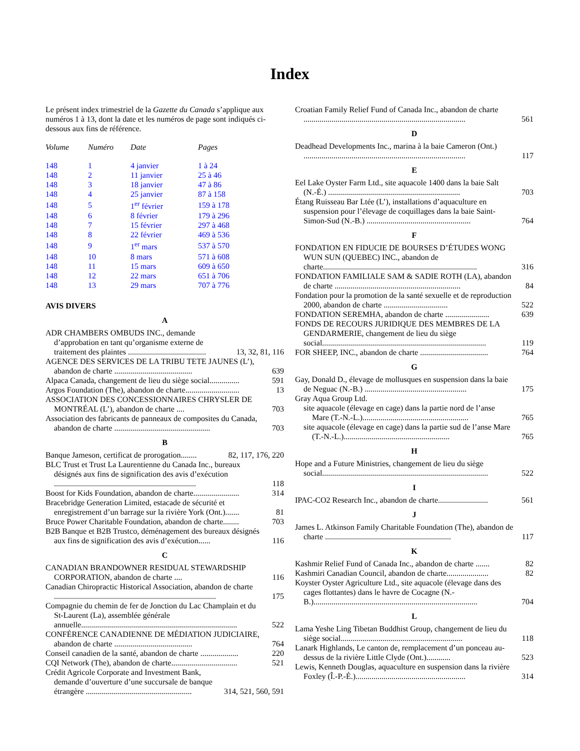Index
Le présent index trimestriel de la Gazette du Canada s’applique aux numéros 1 à 13, dont la date et les numéros de page sont indiqués ci-dessous aux fins de référence.
| Volume | Numéro | Date | Pages |
| --- | --- | --- | --- |
| 148 | 1 | 4 janvier | 1 à 24 |
| 148 | 2 | 11 janvier | 25 à 46 |
| 148 | 3 | 18 janvier | 47 à 86 |
| 148 | 4 | 25 janvier | 87 à 158 |
| 148 | 5 | 1<sup>er</sup> février | 159 à 178 |
| 148 | 6 | 8 février | 179 à 296 |
| 148 | 7 | 15 février | 297 à 468 |
| 148 | 8 | 22 février | 469 à 536 |
| 148 | 9 | 1<sup>er</sup> mars | 537 à 570 |
| 148 | 10 | 8 mars | 571 à 608 |
| 148 | 11 | 15 mars | 609 à 650 |
| 148 | 12 | 22 mars | 651 à 706 |
| 148 | 13 | 29 mars | 707 à 776 |
AVIS DIVERS
A
ADR CHAMBERS OMBUDS INC., demande d’approbation en tant qu’organisme externe de traitement des plaintes ....................................... 13, 32, 81, 116
AGENCE DES SERVICES DE LA TRIBU TETE JAUNES (L’), abandon de charte ....................................... 639
Alpaca Canada, changement de lieu du siège social............... 591
Argos Foundation (The), abandon de charte........................... 13
ASSOCIATION DES CONCESSIONNAIRES CHRYSLER DE MONTRÉAL (L’), abandon de charte .... 703
Association des fabricants de panneaux de composites du Canada, abandon de charte ................................................ 703
B
Banque Jameson, certificat de prorogation........ 82, 117, 176, 220
BLC Trust et Trust La Laurentienne du Canada Inc., bureaux désignés aux fins de signification des avis d’exécution ....................................................................... 118
Boost for Kids Foundation, abandon de charte....................... 314
Bracebridge Generation Limited, estacade de sécurité et enregistrement d’un barrage sur la rivière York (Ont.)....... 81
Bruce Power Charitable Foundation, abandon de charte........ 703
B2B Banque et B2B Trustco, déménagement des bureaux désignés aux fins de signification des avis d’exécution...... 116
C
CANADIAN BRANDOWNER RESIDUAL STEWARDSHIP CORPORATION, abandon de charte .... 116
Canadian Chiropractic Historical Association, abandon de charte ................................................................................. 175
Compagnie du chemin de fer de Jonction du Lac Champlain et du St-Laurent (La), assemblée générale annuelle.............................................................................. 522
CONFÉRENCE CANADIENNE DE MÉDIATION JUDICIAIRE, abandon de charte ....................................... 764
Conseil canadien de la santé, abandon de charte ................... 220
CQI Network (The), abandon de charte................................. 521
Crédit Agricole Corporate and Investment Bank, demande d’ouverture d’une succursale de banque étrangère ..................................................... 314, 521, 560, 591
Croatian Family Relief Fund of Canada Inc., abandon de charte ................................................................................. 561
D
Deadhead Developments Inc., marina à la baie Cameron (Ont.) ................................................................................. 117
E
Eel Lake Oyster Farm Ltd., site aquacole 1400 dans la baie Salt (N.-É.) .................................................................. 703
Étang Ruisseau Bar Ltée (L’), installations d’aquaculture en suspension pour l’élevage de coquillages dans la baie Saint-Simon-Sud (N.-B.) .................................................... 764
F
FONDATION EN FIDUCIE DE BOURSES D’ÉTUDES WONG WUN SUN (QUEBEC) INC., abandon de charte............................................................................. 316
FONDATION FAMILIALE SAM & SADIE ROTH (LA), abandon de charte ............................................................... 84
Fondation pour la promotion de la santé sexuelle et de reproduction 2000, abandon de charte ................................ 522
FONDATION SEREMHA, abandon de charte ...................... 639
FONDS DE RECOURS JURIDIQUE DES MEMBRES DE LA GENDARMERIE, changement de lieu du siège social.................................................................................. 119
FOR SHEEP, INC., abandon de charte .................................. 764
G
Gay, Donald D., élevage de mollusques en suspension dans la baie de Neguac (N.-B.) ................................................... 175
Gray Aqua Group Ltd.
site aquacole (élevage en cage) dans la partie nord de l’anse Mare (T.-N.-L.)..................................................... 765
site aquacole (élevage en cage) dans la partie sud de l’anse Mare (T.-N.-L.)..................................................... 765
H
Hope and a Future Ministries, changement de lieu du siège social................................................................................... 522
I
IPAC-CO2 Research Inc., abandon de charte......................... 561
J
James L. Atkinson Family Charitable Foundation (The), abandon de charte ............................................................... 117
K
Kashmir Relief Fund of Canada Inc., abandon de charte ....... 82
Kashmiri Canadian Council, abandon de charte..................... 82
Koyster Oyster Agriculture Ltd., site aquacole (élevage dans des cages flottantes) dans le havre de Cocagne (N.-B.).................................................................................. 704
L
Lama Yeshe Ling Tibetan Buddhist Group, changement de lieu du siège social............................................................. 118
Lanark Highlands, Le canton de, remplacement d’un ponceau au-dessus de la rivière Little Clyde (Ont.)............ 523
Lewis, Kenneth Douglas, aquaculture en suspension dans la rivière Foxley (Î.-P.-É.)....................................................... 314